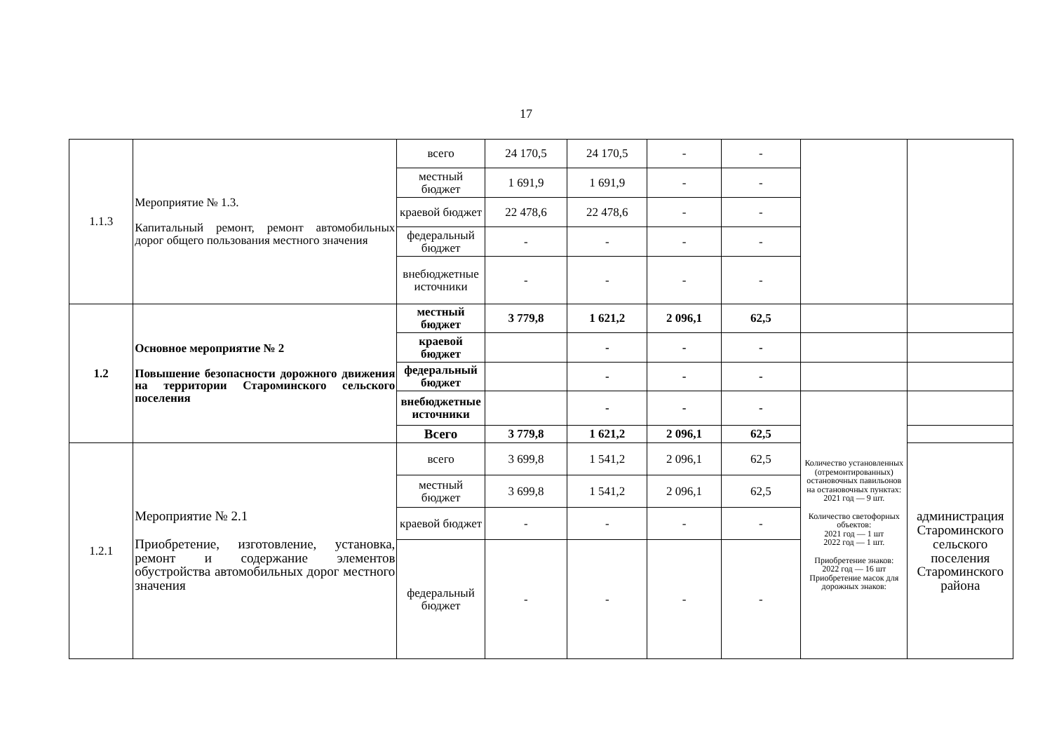17
| 1.1.3 | Мероприятие № 1.3. Капитальный ремонт, ремонт автомобильных дорог общего пользования местного значения | всего | 24 170,5 | 24 170,5 | - | - | | |
| | | местный бюджет | 1 691,9 | 1 691,9 | - | - | | |
| | | краевой бюджет | 22 478,6 | 22 478,6 | - | - | | |
| | | федеральный бюджет | - | - | - | - | | |
| | | внебюджетные источники | - | - | - | - | | |
| 1.2 | Основное мероприятие № 2 Повышение безопасности дорожного движения на территории Староминского сельского поселения | местный бюджет | 3 779,8 | 1 621,2 | 2 096,1 | 62,5 | | |
| | | краевой бюджет | | - | - | - | | |
| | | федеральный бюджет | | - | - | - | | |
| | | внебюджетные источники | | - | - | - | Количество установленных (отремонтированных) остановочных павильонов на остановочных пунктах: 2021 год — 9 шт. Количество светофорных объектов: 2021 год — 1 шт 2022 год — 1 шт. Приобретение знаков: 2022 год — 16 шт Приобретение масок для дорожных знаков: | |
| | | Всего | 3 779,8 | 1 621,2 | 2 096,1 | 62,5 | | |
| 1.2.1 | Мероприятие № 2.1 Приобретение, изготовление, установка, ремонт и содержание элементов обустройства автомобильных дорог местного значения | всего | 3 699,8 | 1 541,2 | 2 096,1 | 62,5 | | администрация Староминского сельского поселения Староминского района |
| | | местный бюджет | 3 699,8 | 1 541,2 | 2 096,1 | 62,5 | | |
| | | краевой бюджет | - | - | - | - | | |
| | | федеральный бюджет | - | - | - | - | | |